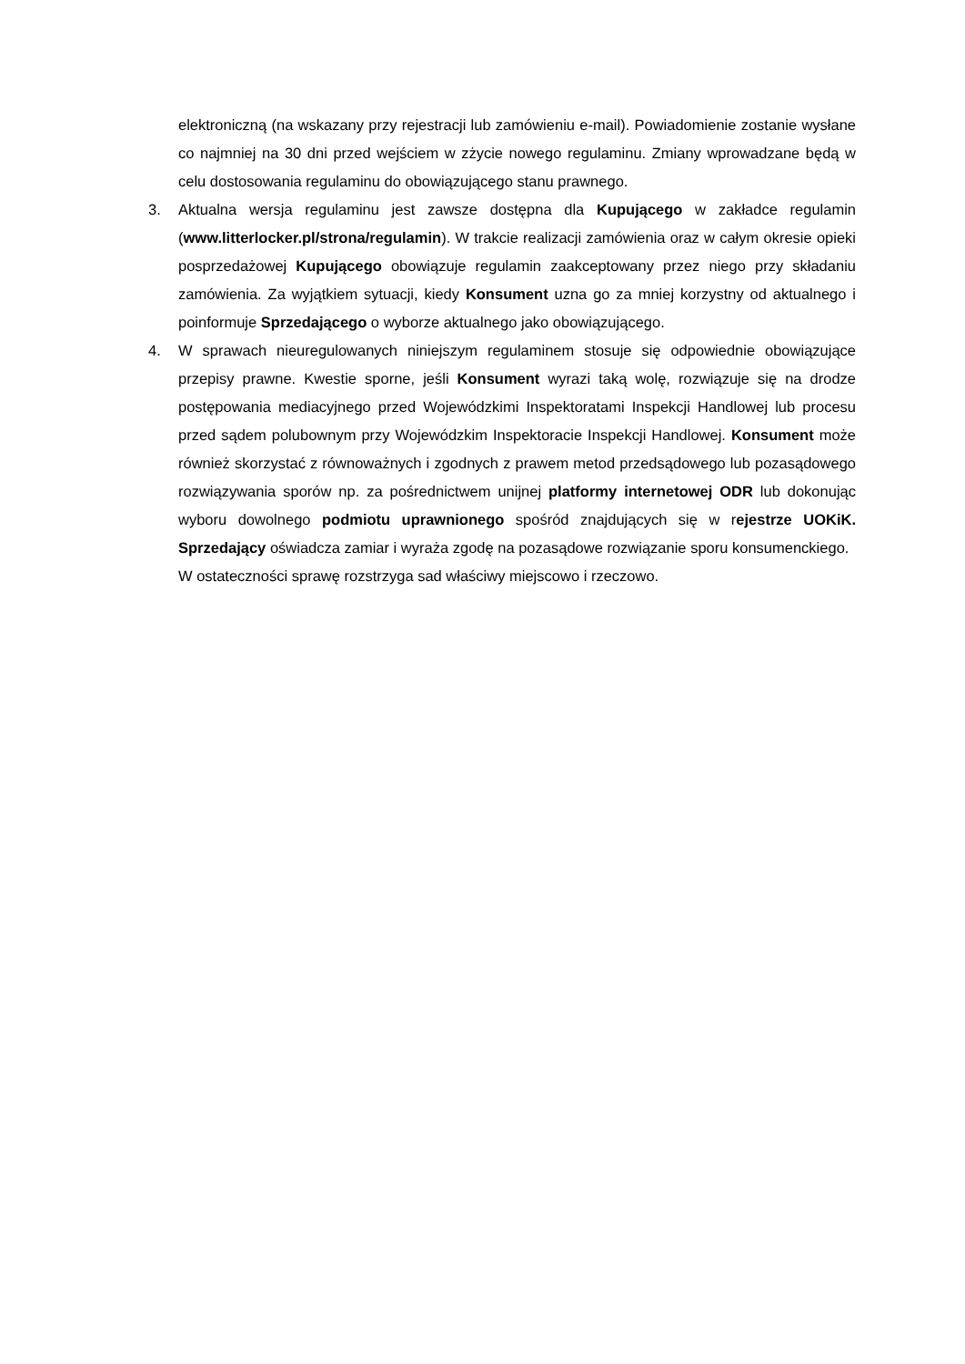elektroniczną (na wskazany przy rejestracji lub zamówieniu e-mail). Powiadomienie zostanie wysłane co najmniej na 30 dni przed wejściem w zżycie nowego regulaminu. Zmiany wprowadzane będą w celu dostosowania regulaminu do obowiązującego stanu prawnego.
3. Aktualna wersja regulaminu jest zawsze dostępna dla Kupującego w zakładce regulamin (www.litterlocker.pl/strona/regulamin). W trakcie realizacji zamówienia oraz w całym okresie opieki posprzedażowej Kupującego obowiązuje regulamin zaakceptowany przez niego przy składaniu zamówienia. Za wyjątkiem sytuacji, kiedy Konsument uzna go za mniej korzystny od aktualnego i poinformuje Sprzedającego o wyborze aktualnego jako obowiązującego.
4. W sprawach nieuregulowanych niniejszym regulaminem stosuje się odpowiednie obowiązujące przepisy prawne. Kwestie sporne, jeśli Konsument wyrazi taką wolę, rozwiązuje się na drodze postępowania mediacyjnego przed Wojewódzkimi Inspektoratami Inspekcji Handlowej lub procesu przed sądem polubownym przy Wojewódzkim Inspektoracie Inspekcji Handlowej. Konsument może również skorzystać z równoważnych i zgodnych z prawem metod przedsądowego lub pozasądowego rozwiązywania sporów np. za pośrednictwem unijnej platformy internetowej ODR lub dokonując wyboru dowolnego podmiotu uprawnionego spośród znajdujących się w rejestrze UOKiK. Sprzedający oświadcza zamiar i wyraża zgodę na pozasądowe rozwiązanie sporu konsumenckiego.
W ostateczności sprawę rozstrzyga sad właściwy miejscowo i rzeczowo.